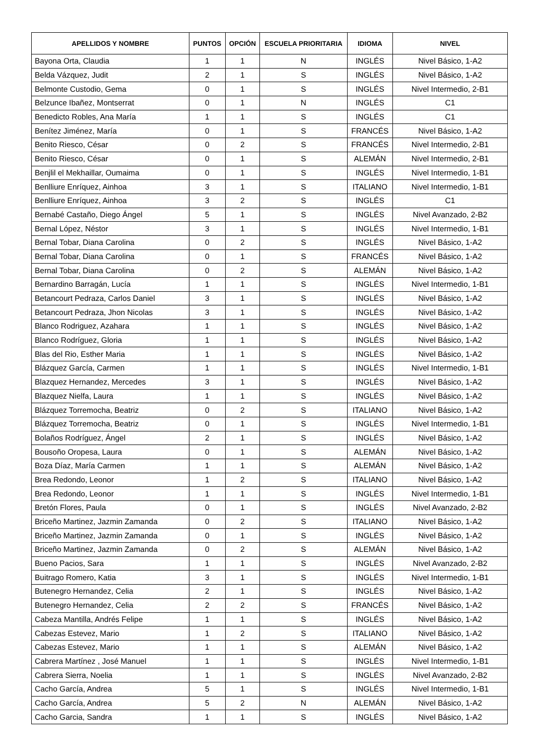| APELLIDOS Y NOMBRE | PUNTOS | OPCIÓN | ESCUELA PRIORITARIA | IDIOMA | NIVEL |
| --- | --- | --- | --- | --- | --- |
| Bayona Orta, Claudia | 1 | 1 | N | INGLÉS | Nivel Básico, 1-A2 |
| Belda Vázquez, Judit | 2 | 1 | S | INGLÉS | Nivel Básico, 1-A2 |
| Belmonte Custodio, Gema | 0 | 1 | S | INGLÉS | Nivel Intermedio, 2-B1 |
| Belzunce Ibañez, Montserrat | 0 | 1 | N | INGLÉS | C1 |
| Benedicto Robles, Ana María | 1 | 1 | S | INGLÉS | C1 |
| Benítez Jiménez, María | 0 | 1 | S | FRANCÉS | Nivel Básico, 1-A2 |
| Benito Riesco, César | 0 | 2 | S | FRANCÉS | Nivel Intermedio, 2-B1 |
| Benito Riesco, César | 0 | 1 | S | ALEMÁN | Nivel Intermedio, 2-B1 |
| Benjlil el Mekhaillar, Oumaima | 0 | 1 | S | INGLÉS | Nivel Intermedio, 1-B1 |
| Benlliure Enríquez, Ainhoa | 3 | 1 | S | ITALIANO | Nivel Intermedio, 1-B1 |
| Benlliure Enríquez, Ainhoa | 3 | 2 | S | INGLÉS | C1 |
| Bernabé Castaño, Diego Ángel | 5 | 1 | S | INGLÉS | Nivel Avanzado, 2-B2 |
| Bernal López, Néstor | 3 | 1 | S | INGLÉS | Nivel Intermedio, 1-B1 |
| Bernal Tobar, Diana Carolina | 0 | 2 | S | INGLÉS | Nivel Básico, 1-A2 |
| Bernal Tobar, Diana Carolina | 0 | 1 | S | FRANCÉS | Nivel Básico, 1-A2 |
| Bernal Tobar, Diana Carolina | 0 | 2 | S | ALEMÁN | Nivel Básico, 1-A2 |
| Bernardino Barragán, Lucía | 1 | 1 | S | INGLÉS | Nivel Intermedio, 1-B1 |
| Betancourt Pedraza, Carlos Daniel | 3 | 1 | S | INGLÉS | Nivel Básico, 1-A2 |
| Betancourt Pedraza, Jhon Nicolas | 3 | 1 | S | INGLÉS | Nivel Básico, 1-A2 |
| Blanco Rodriguez, Azahara | 1 | 1 | S | INGLÉS | Nivel Básico, 1-A2 |
| Blanco Rodríguez, Gloria | 1 | 1 | S | INGLÉS | Nivel Básico, 1-A2 |
| Blas del Rio, Esther Maria | 1 | 1 | S | INGLÉS | Nivel Básico, 1-A2 |
| Blázquez García, Carmen | 1 | 1 | S | INGLÉS | Nivel Intermedio, 1-B1 |
| Blazquez Hernandez, Mercedes | 3 | 1 | S | INGLÉS | Nivel Básico, 1-A2 |
| Blazquez Nielfa, Laura | 1 | 1 | S | INGLÉS | Nivel Básico, 1-A2 |
| Blázquez Torremocha, Beatriz | 0 | 2 | S | ITALIANO | Nivel Básico, 1-A2 |
| Blázquez Torremocha, Beatriz | 0 | 1 | S | INGLÉS | Nivel Intermedio, 1-B1 |
| Bolaños Rodríguez, Ángel | 2 | 1 | S | INGLÉS | Nivel Básico, 1-A2 |
| Bousoño Oropesa, Laura | 0 | 1 | S | ALEMÁN | Nivel Básico, 1-A2 |
| Boza Díaz, María Carmen | 1 | 1 | S | ALEMÁN | Nivel Básico, 1-A2 |
| Brea Redondo, Leonor | 1 | 2 | S | ITALIANO | Nivel Básico, 1-A2 |
| Brea Redondo, Leonor | 1 | 1 | S | INGLÉS | Nivel Intermedio, 1-B1 |
| Bretón Flores, Paula | 0 | 1 | S | INGLÉS | Nivel Avanzado, 2-B2 |
| Briceño Martinez, Jazmin Zamanda | 0 | 2 | S | ITALIANO | Nivel Básico, 1-A2 |
| Briceño Martinez, Jazmin Zamanda | 0 | 1 | S | INGLÉS | Nivel Básico, 1-A2 |
| Briceño Martinez, Jazmin Zamanda | 0 | 2 | S | ALEMÁN | Nivel Básico, 1-A2 |
| Bueno Pacios, Sara | 1 | 1 | S | INGLÉS | Nivel Avanzado, 2-B2 |
| Buitrago Romero, Katia | 3 | 1 | S | INGLÉS | Nivel Intermedio, 1-B1 |
| Butenegro Hernandez, Celia | 2 | 1 | S | INGLÉS | Nivel Básico, 1-A2 |
| Butenegro Hernandez, Celia | 2 | 2 | S | FRANCÉS | Nivel Básico, 1-A2 |
| Cabeza Mantilla, Andrés Felipe | 1 | 1 | S | INGLÉS | Nivel Básico, 1-A2 |
| Cabezas Estevez, Mario | 1 | 2 | S | ITALIANO | Nivel Básico, 1-A2 |
| Cabezas Estevez, Mario | 1 | 1 | S | ALEMÁN | Nivel Básico, 1-A2 |
| Cabrera Martínez , José Manuel | 1 | 1 | S | INGLÉS | Nivel Intermedio, 1-B1 |
| Cabrera Sierra, Noelia | 1 | 1 | S | INGLÉS | Nivel Avanzado, 2-B2 |
| Cacho García, Andrea | 5 | 1 | S | INGLÉS | Nivel Intermedio, 1-B1 |
| Cacho García, Andrea | 5 | 2 | N | ALEMÁN | Nivel Básico, 1-A2 |
| Cacho Garcia, Sandra | 1 | 1 | S | INGLÉS | Nivel Básico, 1-A2 |